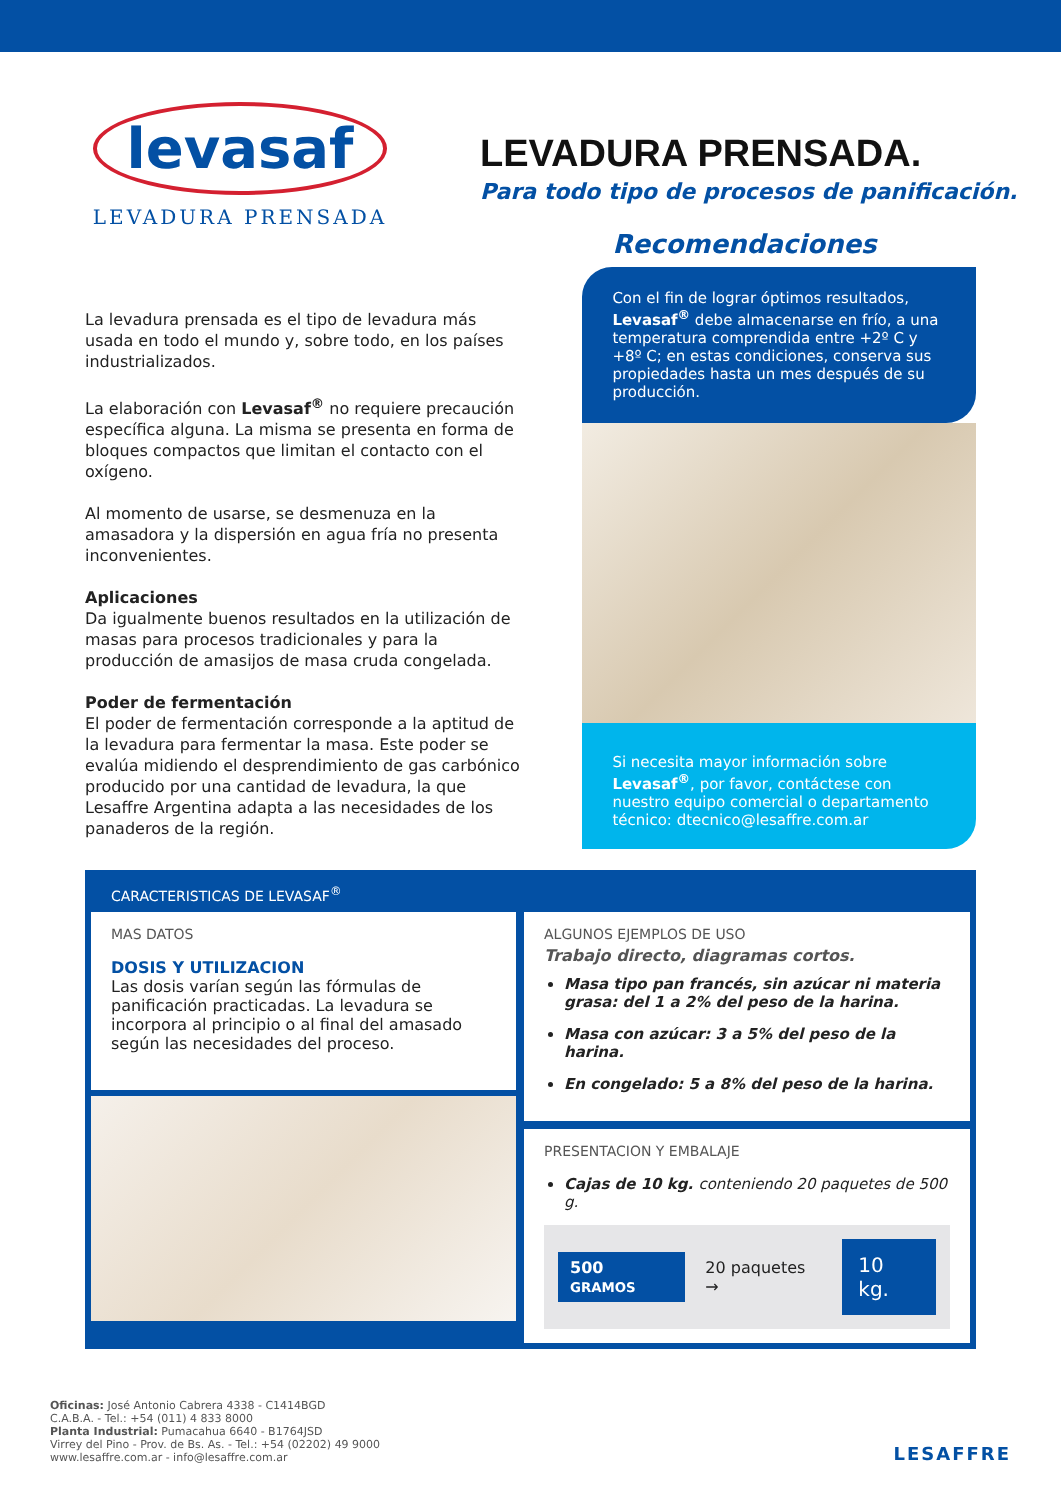levasaf
LEVADURA PRENSADA
LEVADURA PRENSADA.
Para todo tipo de procesos de panificación.
La levadura prensada es el tipo de levadura más usada en todo el mundo y, sobre todo, en los países industrializados.
La elaboración con Levasaf<sup>®</sup> no requiere precaución específica alguna. La misma se presenta en forma de bloques compactos que limitan el contacto con el oxígeno.
Al momento de usarse, se desmenuza en la amasadora y la dispersión en agua fría no presenta inconvenientes.
Aplicaciones
Da igualmente buenos resultados en la utilización de masas para procesos tradicionales y para la producción de amasijos de masa cruda congelada.
Poder de fermentación
El poder de fermentación corresponde a la aptitud de la levadura para fermentar la masa. Este poder se evalúa midiendo el desprendimiento de gas carbónico producido por una cantidad de levadura, la que Lesaffre Argentina adapta a las necesidades de los panaderos de la región.
Recomendaciones
Con el fin de lograr óptimos resultados, Levasaf<sup>®</sup> debe almacenarse en frío, a una temperatura comprendida entre +2º C y +8º C; en estas condiciones, conserva sus propiedades hasta un mes después de su producción.
Si necesita mayor información sobre Levasaf<sup>®</sup>, por favor, contáctese con nuestro equipo comercial o departamento técnico: dtecnico@lesaffre.com.ar
CARACTERISTICAS DE LEVASAF<sup>®</sup>
MAS DATOS
DOSIS Y UTILIZACION
Las dosis varían según las fórmulas de panificación practicadas. La levadura se incorpora al principio o al final del amasado según las necesidades del proceso.
ALGUNOS EJEMPLOS DE USO
Trabajo directo, diagramas cortos.
Masa tipo pan francés, sin azúcar ni materia grasa: del 1 a 2% del peso de la harina.
Masa con azúcar: 3 a 5% del peso de la harina.
En congelado: 5 a 8% del peso de la harina.
PRESENTACION Y EMBALAJE
Cajas de 10 kg. conteniendo 20 paquetes de 500 g.
500 GRAMOS 20 paquetes → 10 kg.
Oficinas: José Antonio Cabrera 4338 - C1414BGD
C.A.B.A. - Tel.: +54 (011) 4 833 8000
Planta Industrial: Pumacahua 6640 - B1764JSD
Virrey del Pino - Prov. de Bs. As. - Tel.: +54 (02202) 49 9000
www.lesaffre.com.ar - info@lesaffre.com.ar
LESAFFRE